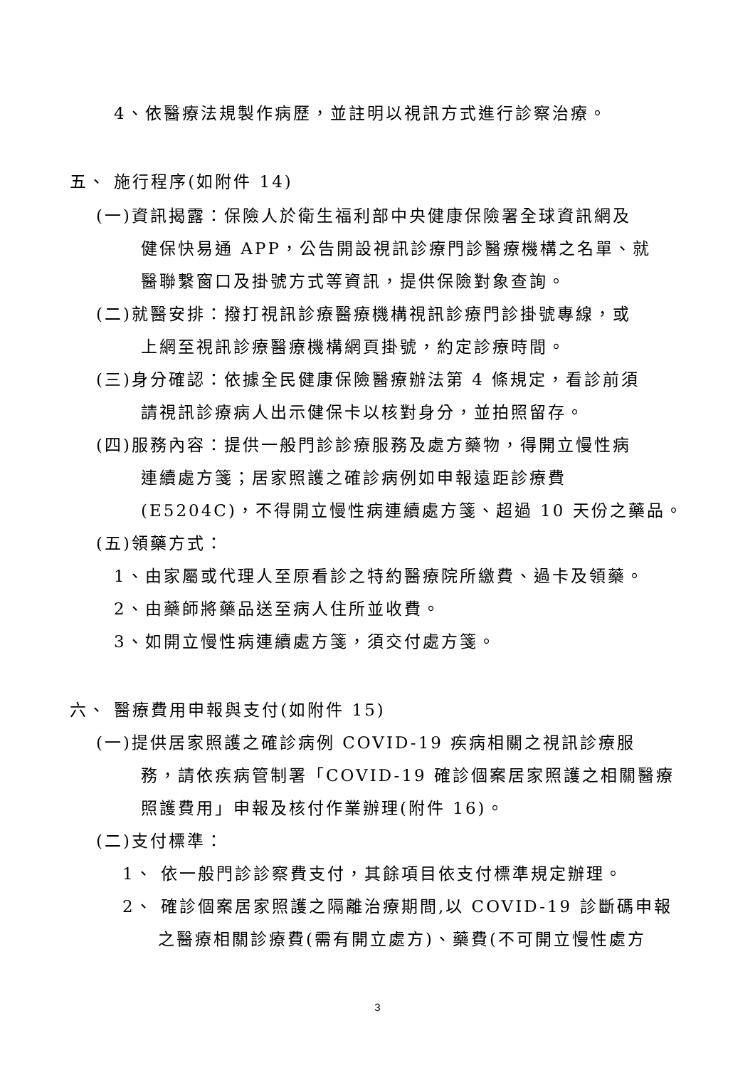4、依醫療法規製作病歷，並註明以視訊方式進行診察治療。
五、 施行程序(如附件 14)
(一)資訊揭露：保險人於衛生福利部中央健康保險署全球資訊網及
健保快易通 APP，公告開設視訊診療門診醫療機構之名單、就
醫聯繫窗口及掛號方式等資訊，提供保險對象查詢。
(二)就醫安排：撥打視訊診療醫療機構視訊診療門診掛號專線，或
上網至視訊診療醫療機構網頁掛號，約定診療時間。
(三)身分確認：依據全民健康保險醫療辦法第 4 條規定，看診前須
請視訊診療病人出示健保卡以核對身分，並拍照留存。
(四)服務內容：提供一般門診診療服務及處方藥物，得開立慢性病
連續處方箋；居家照護之確診病例如申報遠距診療費
(E5204C)，不得開立慢性病連續處方箋、超過 10 天份之藥品。
(五)領藥方式：
1、由家屬或代理人至原看診之特約醫療院所繳費、過卡及領藥。
2、由藥師將藥品送至病人住所並收費。
3、如開立慢性病連續處方箋，須交付處方箋。
六、 醫療費用申報與支付(如附件 15)
(一)提供居家照護之確診病例 COVID-19 疾病相關之視訊診療服
務，請依疾病管制署「COVID-19 確診個案居家照護之相關醫療
照護費用」申報及核付作業辦理(附件 16)。
(二)支付標準：
1、 依一般門診診察費支付，其餘項目依支付標準規定辦理。
2、 確診個案居家照護之隔離治療期間,以 COVID-19 診斷碼申報
之醫療相關診療費(需有開立處方)、藥費(不可開立慢性處方
3